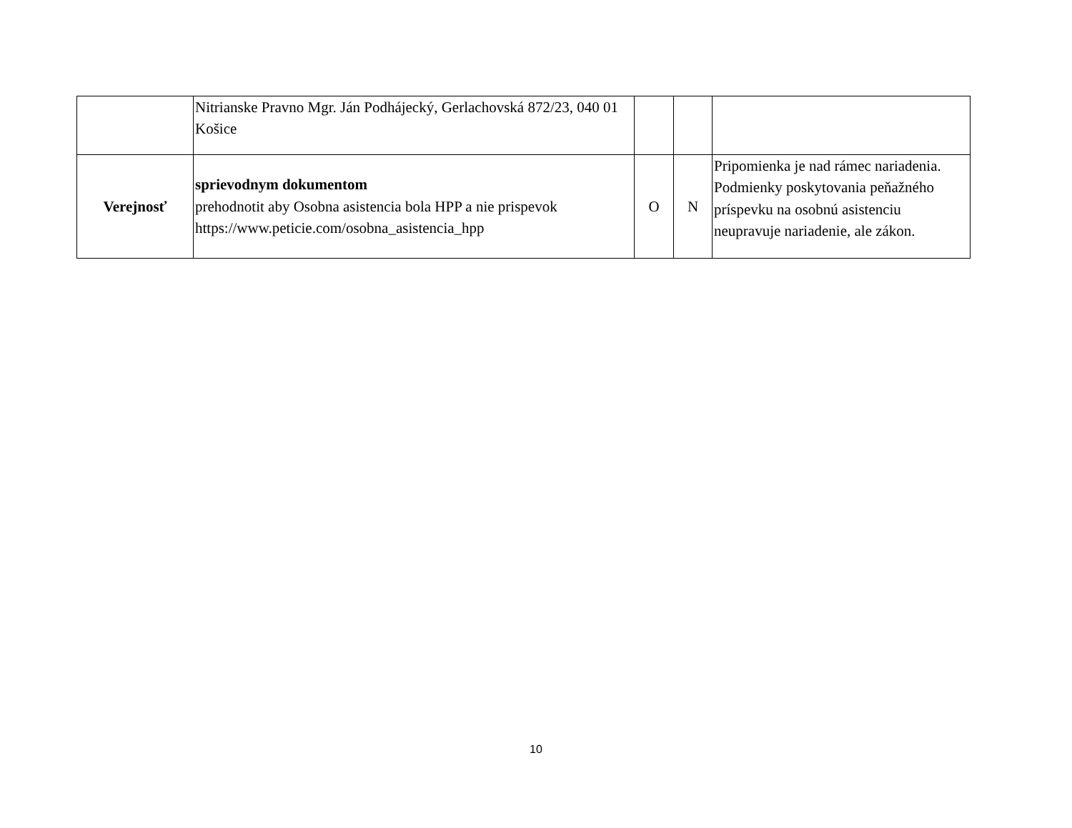| | Nitrianske Pravno Mgr. Ján Podhájecký, Gerlachovská 872/23, 040 01 Košice | | | |
| Verejnosť | sprievodnym dokumentom prehodnotit aby Osobna asistencia bola HPP a nie prispevok https://www.peticie.com/osobna_asistencia_hpp | O | N | Pripomienka je nad rámec nariadenia. Podmienky poskytovania peňažného príspevku na osobnú asistenciu neupravuje nariadenie, ale zákon. |
10